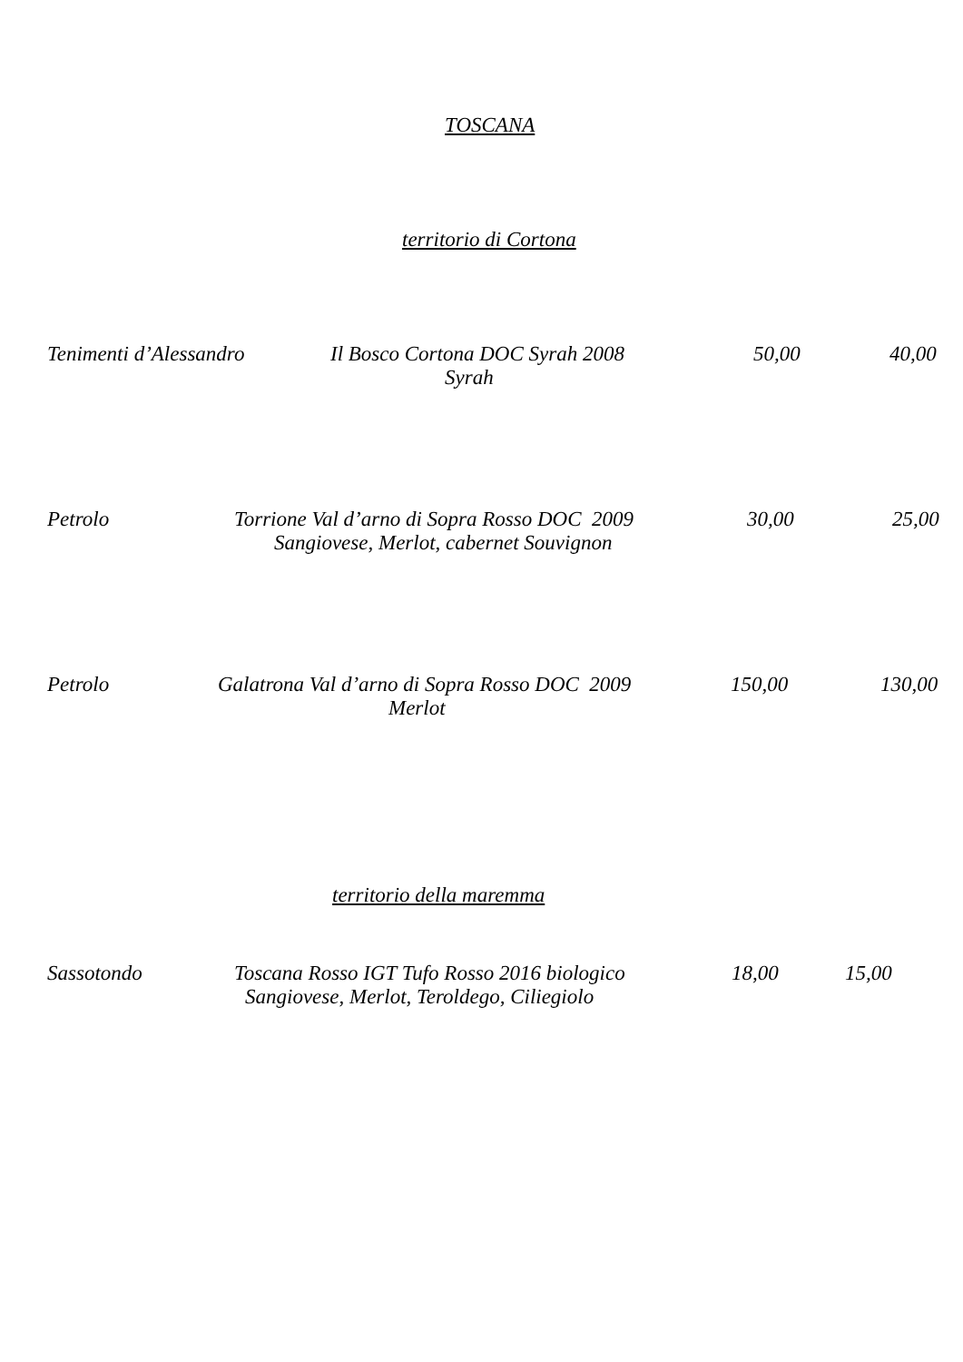TOSCANA
territorio di Cortona
Tenimenti d’Alessandro Il Bosco Cortona DOC Syrah 2008 50,00 40,00
Syrah
Petrolo Torrione Val d’arno di Sopra Rosso DOC 2009 30,00 25,00
Sangiovese, Merlot, cabernet Souvignon
Petrolo Galatrona Val d’arno di Sopra Rosso DOC 2009 150,00 130,00
Merlot
territorio della maremma
Sassotondo Toscana Rosso IGT Tufo Rosso 2016 biologico 18,00 15,00
Sangiovese, Merlot, Teroldego, Ciliegiolo